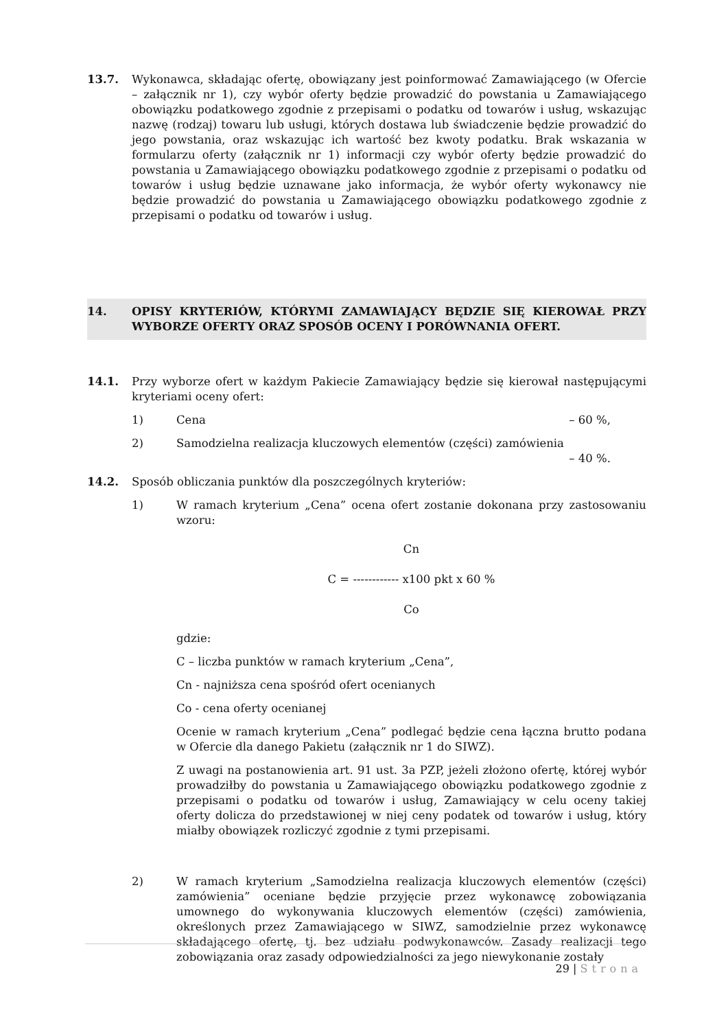13.7. Wykonawca, składając ofertę, obowiązany jest poinformować Zamawiającego (w Ofercie – załącznik nr 1), czy wybór oferty będzie prowadzić do powstania u Zamawiającego obowiązku podatkowego zgodnie z przepisami o podatku od towarów i usług, wskazując nazwę (rodzaj) towaru lub usługi, których dostawa lub świadczenie będzie prowadzić do jego powstania, oraz wskazując ich wartość bez kwoty podatku. Brak wskazania w formularzu oferty (załącznik nr 1) informacji czy wybór oferty będzie prowadzić do powstania u Zamawiającego obowiązku podatkowego zgodnie z przepisami o podatku od towarów i usług będzie uznawane jako informacja, że wybór oferty wykonawcy nie będzie prowadzić do powstania u Zamawiającego obowiązku podatkowego zgodnie z przepisami o podatku od towarów i usług.
14. OPISY KRYTERIÓW, KTÓRYMI ZAMAWIAJĄCY BĘDZIE SIĘ KIEROWAŁ PRZY WYBORZE OFERTY ORAZ SPOSÓB OCENY I PORÓWNANIA OFERT.
14.1. Przy wyborze ofert w każdym Pakiecie Zamawiający będzie się kierował następującymi kryteriami oceny ofert:
1) Cena – 60 %,
2) Samodzielna realizacja kluczowych elementów (części) zamówienia
– 40 %.
14.2. Sposób obliczania punktów dla poszczególnych kryteriów:
1) W ramach kryterium „Cena” ocena ofert zostanie dokonana przy zastosowaniu wzoru:
Cn
C = ------------ x100 pkt x 60 %
Co
gdzie:
C – liczba punktów w ramach kryterium „Cena”,
Cn - najniższa cena spośród ofert ocenianych
Co - cena oferty ocenianej
Ocenie w ramach kryterium „Cena” podlegać będzie cena łączna brutto podana w Ofercie dla danego Pakietu (załącznik nr 1 do SIWZ).
Z uwagi na postanowienia art. 91 ust. 3a PZP, jeżeli złożono ofertę, której wybór prowadziłby do powstania u Zamawiającego obowiązku podatkowego zgodnie z przepisami o podatku od towarów i usług, Zamawiający w celu oceny takiej oferty dolicza do przedstawionej w niej ceny podatek od towarów i usług, który miałby obowiązek rozliczyć zgodnie z tymi przepisami.
2) W ramach kryterium „Samodzielna realizacja kluczowych elementów (części) zamówienia” oceniane będzie przyjęcie przez wykonawcę zobowiązania umownego do wykonywania kluczowych elementów (części) zamówienia, określonych przez Zamawiającego w SIWZ, samodzielnie przez wykonawcę składającego ofertę, tj. bez udziału podwykonawców. Zasady realizacji tego zobowiązania oraz zasady odpowiedzialności za jego niewykonanie zostały
29 | Strona